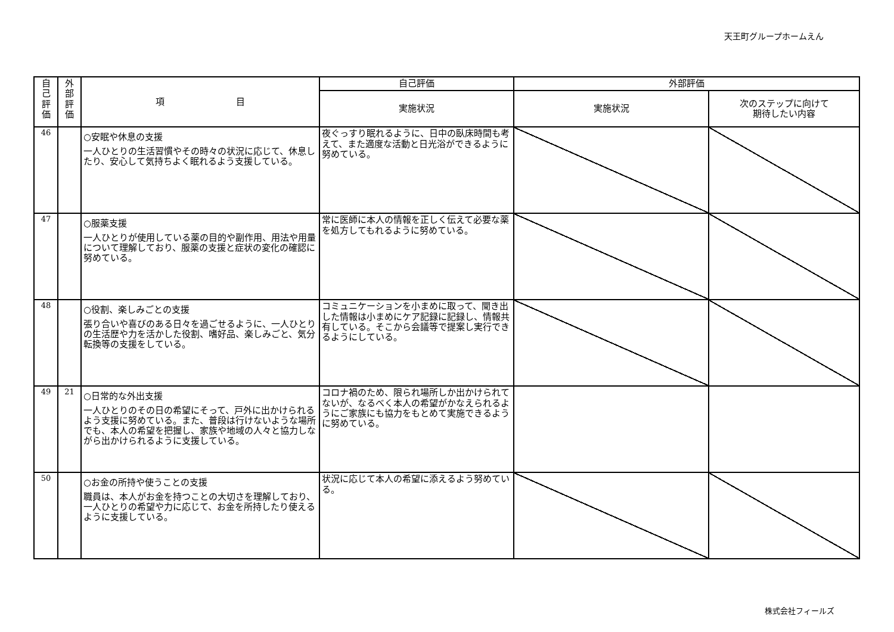天王町グループホームえん
| 自 己 評 価 | 外 部 評 価 | 項 目 | 自己評価 | 外部評価 | |
| --- | --- | --- | --- | --- | --- |
| | | | 実施状況 | 実施状況 | 次のステップに向けて 期待したい内容 |
| 46 | | ○安眠や休息の支援 一人ひとりの生活習慣やその時々の状況に応じて、休息したり、安心して気持ちよく眠れるよう支援している。 | 夜ぐっすり眠れるように、日中の臥床時間も考えて、また適度な活動と日光浴ができるように努めている。 | | |
| 47 | | ○服薬支援 一人ひとりが使用している薬の目的や副作用、用法や用量について理解しており、服薬の支援と症状の変化の確認に努めている。 | 常に医師に本人の情報を正しく伝えて必要な薬を処方してもれるように努めている。 | | |
| 48 | | ○役割、楽しみごとの支援 張り合いや喜びのある日々を過ごせるように、一人ひとりの生活歴や力を活かした役割、嗜好品、楽しみごと、気分転換等の支援をしている。 | コミュニケーションを小まめに取って、聞き出した情報は小まめにケア記録に記録し、情報共有している。そこから会議等で提案し実行できるようにしている。 | | |
| 49 | 21 | ○日常的な外出支援 一人ひとりのその日の希望にそって、戸外に出かけられるよう支援に努めている。また、普段は行けないような場所でも、本人の希望を把握し、家族や地域の人々と協力しながら出かけられるように支援している。 | コロナ禍のため、限られ場所しか出かけられてないが、なるべく本人の希望がかなえられるようにご家族にも協力をもとめて実施できるように努めている。 | | |
| 50 | | ○お金の所持や使うことの支援 職員は、本人がお金を持つことの大切さを理解しており、一人ひとりの希望や力に応じて、お金を所持したり使えるように支援している。 | 状況に応じて本人の希望に添えるよう努めている。 | | |
株式会社フィールズ